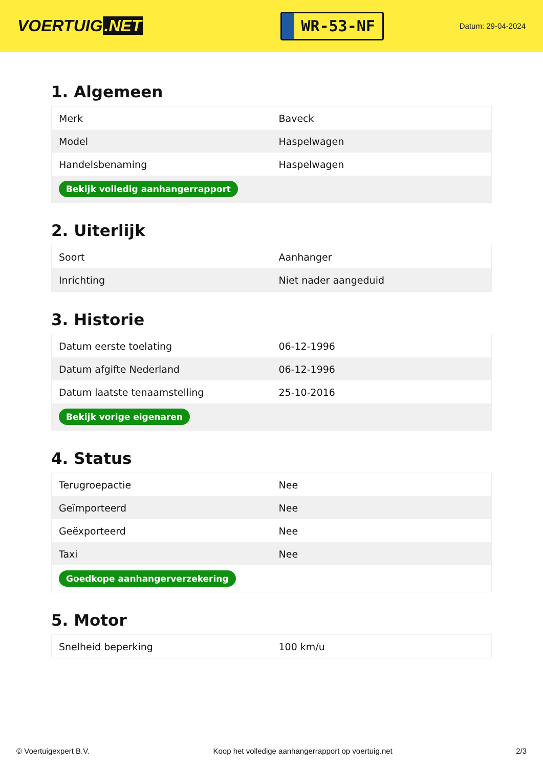VOERTUIG.NET
WR-53-NF
Datum: 29-04-2024
1. Algemeen
| Merk | Baveck |
| Model | Haspelwagen |
| Handelsbenaming | Haspelwagen |
| Bekijk volledig aanhangerrapport | |
2. Uiterlijk
| Soort | Aanhanger |
| Inrichting | Niet nader aangeduid |
3. Historie
| Datum eerste toelating | 06-12-1996 |
| Datum afgifte Nederland | 06-12-1996 |
| Datum laatste tenaamstelling | 25-10-2016 |
| Bekijk vorige eigenaren | |
4. Status
| Terugroepactie | Nee |
| Geïmporteerd | Nee |
| Geëxporteerd | Nee |
| Taxi | Nee |
| Goedkope aanhangerverzekering | |
5. Motor
| Snelheid beperking | 100 km/u |
© Voertuigexpert B.V. Koop het volledige aanhangerrapport op voertuig.net 2/3